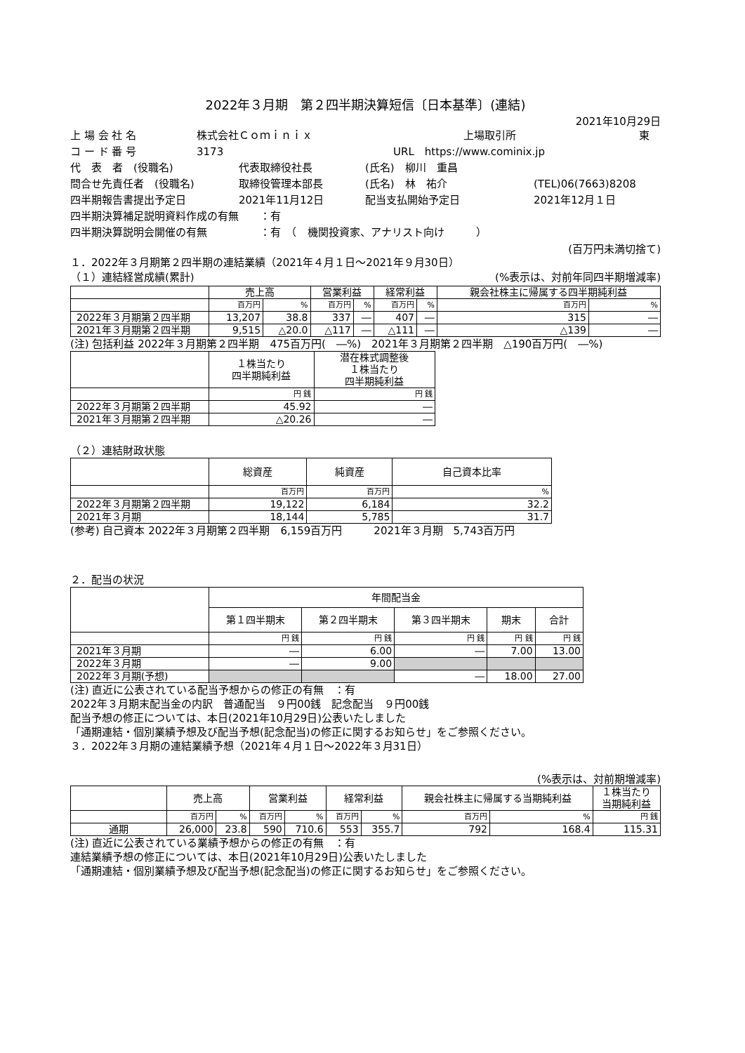2022年３月期　第２四半期決算短信〔日本基準〕(連結)
2021年10月29日
上 場 会 社 名 株式会社Ｃｏｍｉｎｉｘ 上場取引所 東
コ ー ド 番 号 3173 URL　https://www.cominix.jp
代　表　者　(役職名) 代表取締役社長 (氏名)　柳川　重昌
問合せ先責任者　(役職名) 取締役管理本部長 (氏名)　林　祐介 (TEL)06(7663)8208
四半期報告書提出予定日 2021年11月12日 配当支払開始予定日 2021年12月１日
四半期決算補足説明資料作成の有無　　：有
四半期決算説明会開催の有無　　　　　：有　（　機関投資家、アナリスト向け　　　）
(百万円未満切捨て)
１．2022年３月期第２四半期の連結業績（2021年４月１日～2021年９月30日）
（１）連結経営成績(累計) (%表示は、対前年同四半期増減率)
| | 売上高 | | 営業利益 | | 経常利益 | | 親会社株主に帰属する四半期純利益 | |
| --- | --- | --- | --- | --- | --- | --- | --- | --- |
| | 百万円 | % | 百万円 | % | 百万円 | % | 百万円 | % |
| 2022年３月期第２四半期 | 13,207 | 38.8 | 337 | ― | 407 | ― | 315 | ― |
| 2021年３月期第２四半期 | 9,515 | △20.0 | △117 | ― | △111 | ― | △139 | ― |
(注) 包括利益 2022年３月期第２四半期　475百万円(　―%)　2021年３月期第２四半期　△190百万円(　―%)
| | １株当たり 四半期純利益 | 潜在株式調整後 １株当たり 四半期純利益 |
| --- | --- | --- |
| | 円 銭 | 円 銭 |
| 2022年３月期第２四半期 | 45.92 | ― |
| 2021年３月期第２四半期 | △20.26 | ― |
（２）連結財政状態
| | 総資産 | 純資産 | 自己資本比率 |
| --- | --- | --- | --- |
| | 百万円 | 百万円 | % |
| 2022年３月期第２四半期 | 19,122 | 6,184 | 32.2 |
| 2021年３月期 | 18,144 | 5,785 | 31.7 |
(参考) 自己資本 2022年３月期第２四半期　6,159百万円　　　2021年３月期　5,743百万円
２．配当の状況
| | 年間配当金 | | | | |
| --- | --- | --- | --- | --- | --- |
| | 第１四半期末 | 第２四半期末 | 第３四半期末 | 期末 | 合計 |
| | 円 銭 | 円 銭 | 円 銭 | 円 銭 | 円 銭 |
| 2021年３月期 | ― | 6.00 | ― | 7.00 | 13.00 |
| 2022年３月期 | ― | 9.00 | | | |
| 2022年３月期(予想) | | | ― | 18.00 | 27.00 |
(注) 直近に公表されている配当予想からの修正の有無　：有
2022年３月期末配当金の内訳　普通配当　９円00銭　記念配当　９円00銭
配当予想の修正については、本日(2021年10月29日)公表いたしました
「通期連結・個別業績予想及び配当予想(記念配当)の修正に関するお知らせ」をご参照ください。
３．2022年３月期の連結業績予想（2021年４月１日～2022年３月31日）
(%表示は、対前期増減率)
| | 売上高 | | 営業利益 | | 経常利益 | | 親会社株主に帰属する当期純利益 | | １株当たり 当期純利益 |
| --- | --- | --- | --- | --- | --- | --- | --- | --- | --- |
| | 百万円 | % | 百万円 | % | 百万円 | % | 百万円 | % | 円 銭 |
| 通期 | 26,000 | 23.8 | 590 | 710.6 | 553 | 355.7 | 792 | 168.4 | 115.31 |
(注) 直近に公表されている業績予想からの修正の有無　：有
連結業績予想の修正については、本日(2021年10月29日)公表いたしました
「通期連結・個別業績予想及び配当予想(記念配当)の修正に関するお知らせ」をご参照ください。